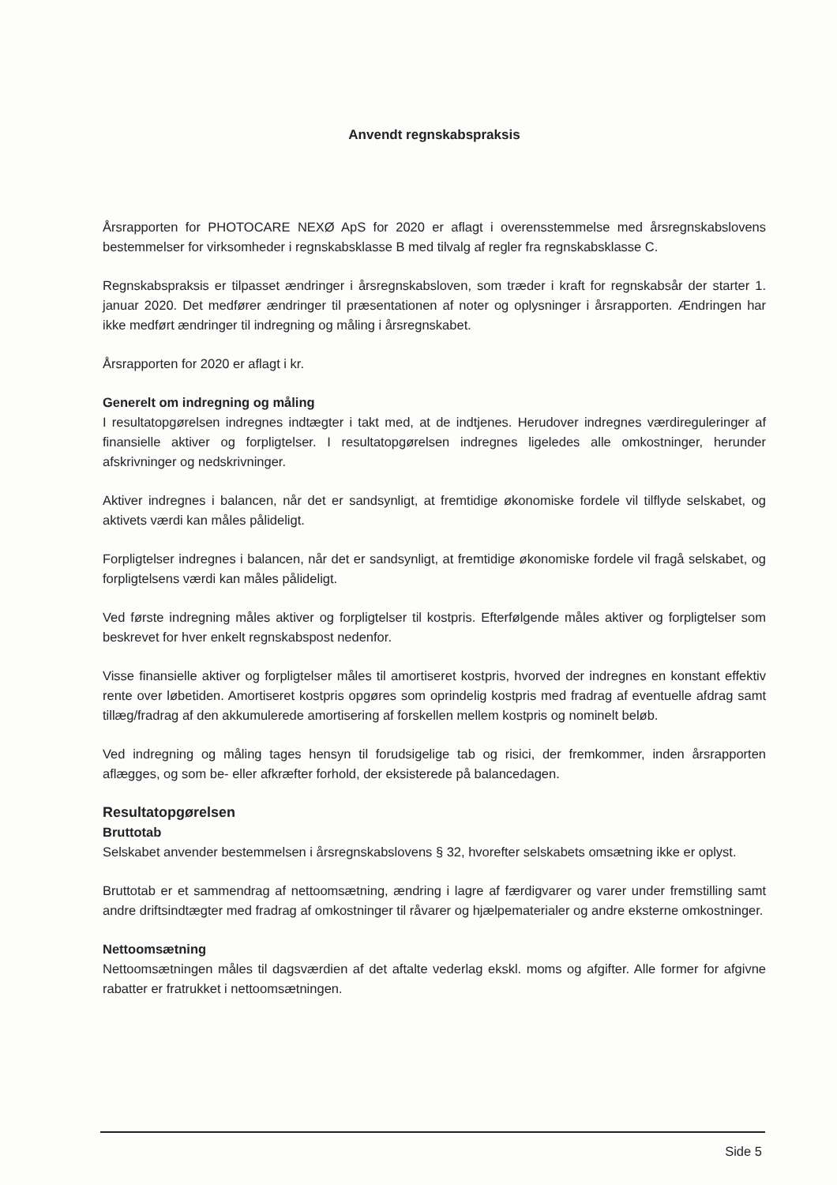Anvendt regnskabspraksis
Årsrapporten for PHOTOCARE NEXØ ApS for 2020 er aflagt i overensstemmelse med årsregnskabslovens bestemmelser for virksomheder i regnskabsklasse B med tilvalg af regler fra regnskabsklasse C.
Regnskabspraksis er tilpasset ændringer i årsregnskabsloven, som træder i kraft for regnskabsår der starter 1. januar 2020. Det medfører ændringer til præsentationen af noter og oplysninger i årsrapporten. Ændringen har ikke medført ændringer til indregning og måling i årsregnskabet.
Årsrapporten for 2020 er aflagt i kr.
Generelt om indregning og måling
I resultatopgørelsen indregnes indtægter i takt med, at de indtjenes. Herudover indregnes værdireguleringer af finansielle aktiver og forpligtelser. I resultatopgørelsen indregnes ligeledes alle omkostninger, herunder afskrivninger og nedskrivninger.
Aktiver indregnes i balancen, når det er sandsynligt, at fremtidige økonomiske fordele vil tilflyde selskabet, og aktivets værdi kan måles pålideligt.
Forpligtelser indregnes i balancen, når det er sandsynligt, at fremtidige økonomiske fordele vil fragå selskabet, og forpligtelsens værdi kan måles pålideligt.
Ved første indregning måles aktiver og forpligtelser til kostpris. Efterfølgende måles aktiver og forpligtelser som beskrevet for hver enkelt regnskabspost nedenfor.
Visse finansielle aktiver og forpligtelser måles til amortiseret kostpris, hvorved der indregnes en konstant effektiv rente over løbetiden. Amortiseret kostpris opgøres som oprindelig kostpris med fradrag af eventuelle afdrag samt tillæg/fradrag af den akkumulerede amortisering af forskellen mellem kostpris og nominelt beløb.
Ved indregning og måling tages hensyn til forudsigelige tab og risici, der fremkommer, inden årsrapporten aflægges, og som be- eller afkræfter forhold, der eksisterede på balancedagen.
Resultatopgørelsen
Bruttotab
Selskabet anvender bestemmelsen i årsregnskabslovens § 32, hvorefter selskabets omsætning ikke er oplyst.
Bruttotab er et sammendrag af nettoomsætning, ændring i lagre af færdigvarer og varer under fremstilling samt andre driftsindtægter med fradrag af omkostninger til råvarer og hjælpematerialer og andre eksterne omkostninger.
Nettoomsætning
Nettoomsætningen måles til dagsværdien af det aftalte vederlag ekskl. moms og afgifter. Alle former for afgivne rabatter er fratrukket i nettoomsætningen.
Side 5